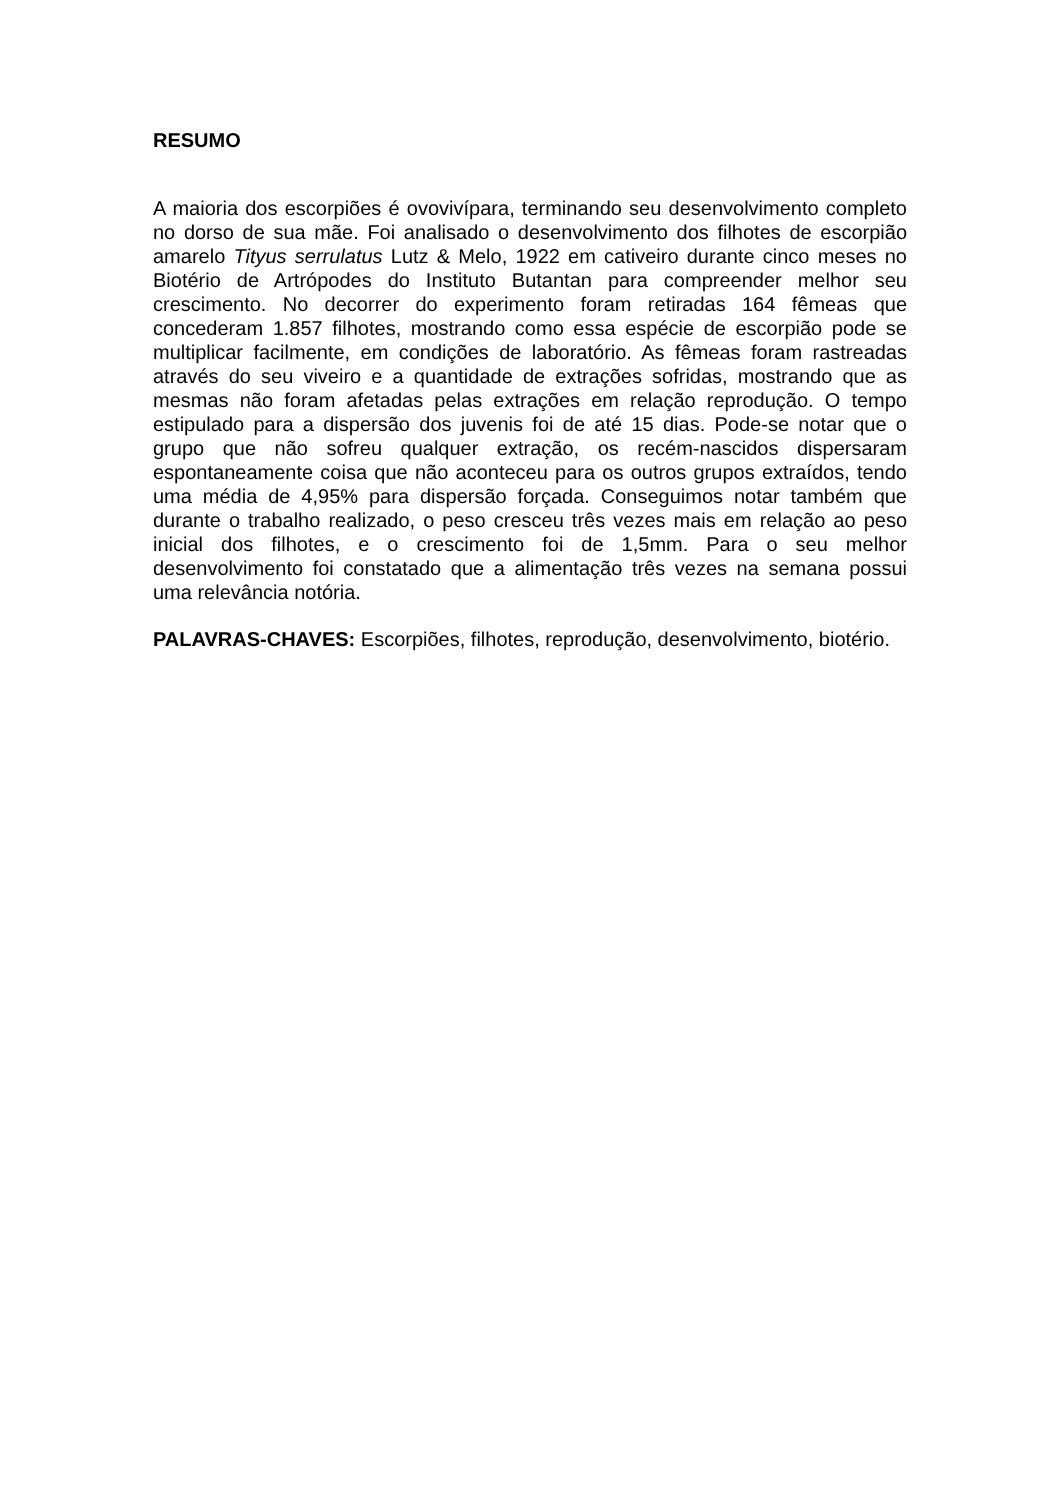RESUMO
A maioria dos escorpiões é ovovivípara, terminando seu desenvolvimento completo no dorso de sua mãe. Foi analisado o desenvolvimento dos filhotes de escorpião amarelo Tityus serrulatus Lutz & Melo, 1922 em cativeiro durante cinco meses no Biotério de Artrópodes do Instituto Butantan para compreender melhor seu crescimento. No decorrer do experimento foram retiradas 164 fêmeas que concederam 1.857 filhotes, mostrando como essa espécie de escorpião pode se multiplicar facilmente, em condições de laboratório. As fêmeas foram rastreadas através do seu viveiro e a quantidade de extrações sofridas, mostrando que as mesmas não foram afetadas pelas extrações em relação reprodução. O tempo estipulado para a dispersão dos juvenis foi de até 15 dias. Pode-se notar que o grupo que não sofreu qualquer extração, os recém-nascidos dispersaram espontaneamente coisa que não aconteceu para os outros grupos extraídos, tendo uma média de 4,95% para dispersão forçada. Conseguimos notar também que durante o trabalho realizado, o peso cresceu três vezes mais em relação ao peso inicial dos filhotes, e o crescimento foi de 1,5mm. Para o seu melhor desenvolvimento foi constatado que a alimentação três vezes na semana possui uma relevância notória.
PALAVRAS-CHAVES: Escorpiões, filhotes, reprodução, desenvolvimento, biotério.